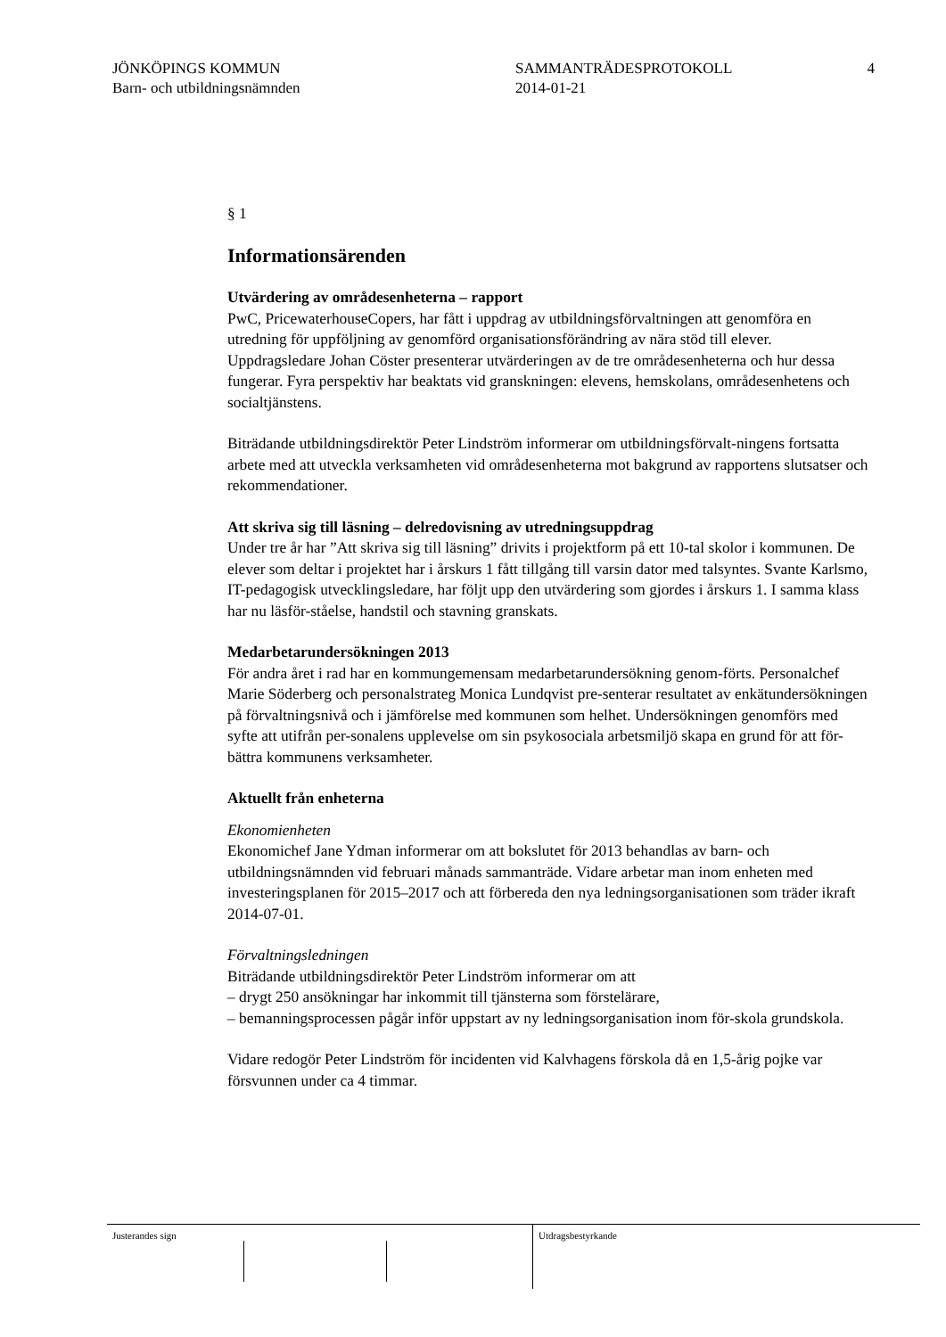JÖNKÖPINGS KOMMUN
Barn- och utbildningsnämnden
SAMMANTRÄDESPROTOKOLL
2014-01-21
4
§ 1
Informationsärenden
Utvärdering av områdesenheterna – rapport
PwC, PricewaterhouseCopers, har fått i uppdrag av utbildningsförvaltningen att genomföra en utredning för uppföljning av genomförd organisationsförändring av nära stöd till elever. Uppdragsledare Johan Cöster presenterar utvärderingen av de tre områdesenheterna och hur dessa fungerar. Fyra perspektiv har beaktats vid granskningen: elevens, hemskolans, områdesenhetens och socialtjänstens.
Biträdande utbildningsdirektör Peter Lindström informerar om utbildningsförvalt-ningens fortsatta arbete med att utveckla verksamheten vid områdesenheterna mot bakgrund av rapportens slutsatser och rekommendationer.
Att skriva sig till läsning – delredovisning av utredningsuppdrag
Under tre år har ”Att skriva sig till läsning” drivits i projektform på ett 10-tal skolor i kommunen. De elever som deltar i projektet har i årskurs 1 fått tillgång till varsin dator med talsyntes. Svante Karlsmo, IT-pedagogisk utvecklingsledare, har följt upp den utvärdering som gjordes i årskurs 1. I samma klass har nu läsför-ståelse, handstil och stavning granskats.
Medarbetarundersökningen 2013
För andra året i rad har en kommungemensam medarbetarundersökning genom-förts. Personalchef Marie Söderberg och personalstrateg Monica Lundqvist pre-senterar resultatet av enkätundersökningen på förvaltningsnivå och i jämförelse med kommunen som helhet. Undersökningen genomförs med syfte att utifrån per-sonalens upplevelse om sin psykosociala arbetsmiljö skapa en grund för att för-bättra kommunens verksamheter.
Aktuellt från enheterna
Ekonomienheten
Ekonomichef Jane Ydman informerar om att bokslutet för 2013 behandlas av barn- och utbildningsnämnden vid februari månads sammanträde. Vidare arbetar man inom enheten med investeringsplanen för 2015–2017 och att förbereda den nya ledningsorganisationen som träder ikraft 2014-07-01.
Förvaltningsledningen
Biträdande utbildningsdirektör Peter Lindström informerar om att
– drygt 250 ansökningar har inkommit till tjänsterna som förstelärare,
– bemanningsprocessen pågår inför uppstart av ny ledningsorganisation inom för-skola grundskola.
Vidare redogör Peter Lindström för incidenten vid Kalvhagens förskola då en 1,5-årig pojke var försvunnen under ca 4 timmar.
Justerandes sign
Utdragsbestyrkande